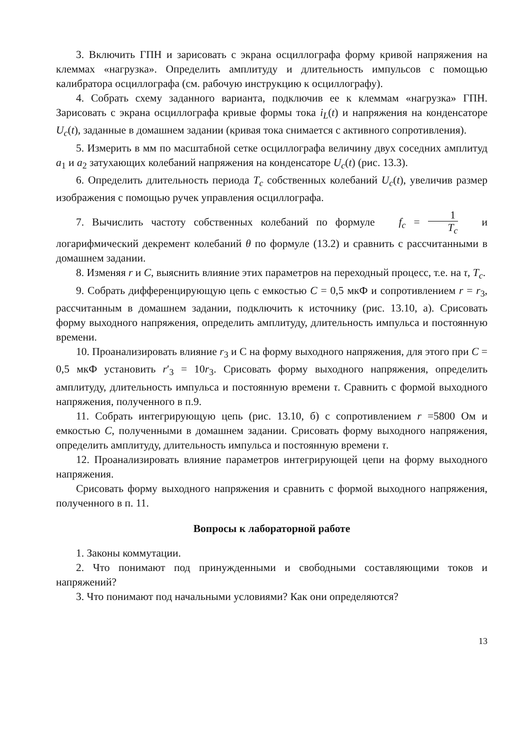3. Включить ГПН и зарисовать с экрана осциллографа форму кривой напряжения на клеммах «нагрузка». Определить амплитуду и длительность импульсов с помощью калибратора осциллографа (см. рабочую инструкцию к осциллографу).
4. Собрать схему заданного варианта, подключив ее к клеммам «нагрузка» ГПН. Зарисовать с экрана осциллографа кривые формы тока i<sub>L</sub>(t) и напряжения на конденсаторе U<sub>c</sub>(t), заданные в домашнем задании (кривая тока снимается с активного сопротивления).
5. Измерить в мм по масштабной сетке осциллографа величину двух соседних амплитуд a<sub>1</sub> и a<sub>2</sub> затухающих колебаний напряжения на конденсаторе U<sub>c</sub>(t) (рис. 13.3).
6. Определить длительность периода T<sub>c</sub> собственных колебаний U<sub>c</sub>(t), увеличив размер изображения с помощью ручек управления осциллографа.
7. Вычислить частоту собственных колебаний по формуле f<sub>c</sub> = 1 T<sub>c</sub> и логарифмический декремент колебаний θ по формуле (13.2) и сравнить с рассчитанными в домашнем задании.
8. Изменяя r и C, выяснить влияние этих параметров на переходный процесс, т.е. на τ, T<sub>c</sub>.
9. Собрать дифференцирующую цепь с емкостью C = 0,5 мкФ и сопротивлением r = r<sub>3</sub>, рассчитанным в домашнем задании, подключить к источнику (рис. 13.10, а). Срисовать форму выходного напряжения, определить амплитуду, длительность импульса и постоянную времени.
10. Проанализировать влияние r<sub>3</sub> и С на форму выходного напряжения, для этого при C = 0,5 мкФ установить r′<sub>3</sub> = 10r<sub>3</sub>. Срисовать форму выходного напряжения, определить амплитуду, длительность импульса и постоянную времени τ. Сравнить с формой выходного напряжения, полученного в п.9.
11. Собрать интегрирующую цепь (рис. 13.10, б) с сопротивлением r =5800 Ом и емкостью C, полученными в домашнем задании. Срисовать форму выходного напряжения, определить амплитуду, длительность импульса и постоянную времени τ.
12. Проанализировать влияние параметров интегрирующей цепи на форму выходного напряжения.
Срисовать форму выходного напряжения и сравнить с формой выходного напряжения, полученного в п. 11.
Вопросы к лабораторной работе
1. Законы коммутации.
2. Что понимают под принужденными и свободными составляющими токов и напряжений?
3. Что понимают под начальными условиями? Как они определяются?
13